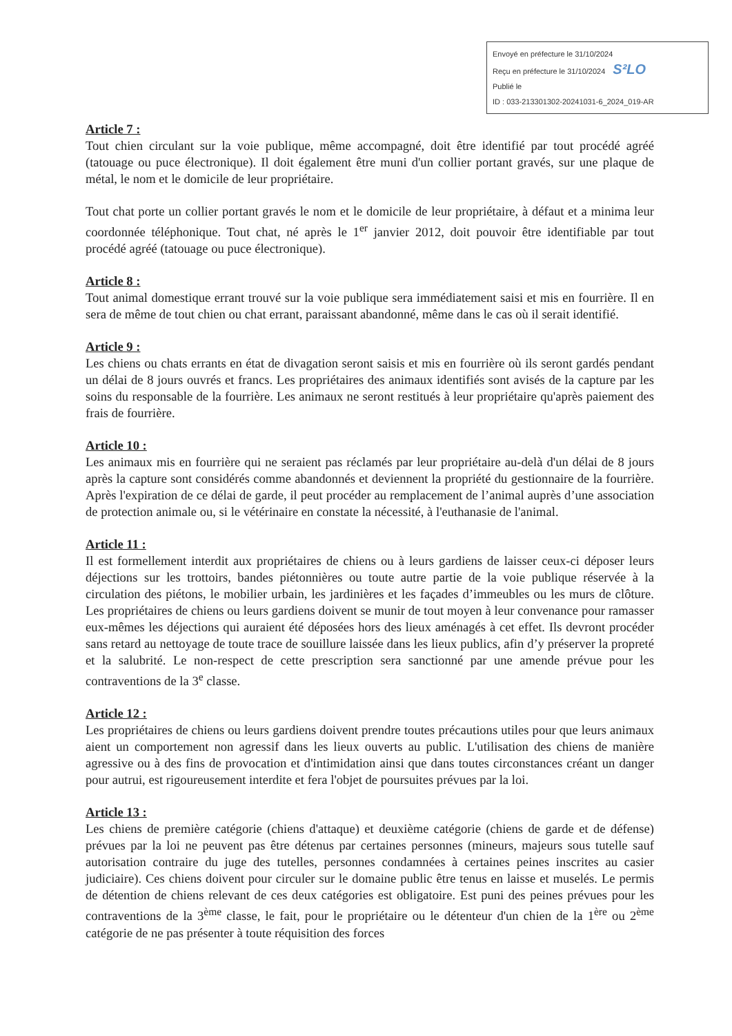Envoyé en préfecture le 31/10/2024
Reçu en préfecture le 31/10/2024 S²LO
Publié le
ID : 033-213301302-20241031-6_2024_019-AR
Article 7 :
Tout chien circulant sur la voie publique, même accompagné, doit être identifié par tout procédé agréé (tatouage ou puce électronique). Il doit également être muni d'un collier portant gravés, sur une plaque de métal, le nom et le domicile de leur propriétaire.
Tout chat porte un collier portant gravés le nom et le domicile de leur propriétaire, à défaut et a minima leur coordonnée téléphonique. Tout chat, né après le 1<sup>er</sup> janvier 2012, doit pouvoir être identifiable par tout procédé agréé (tatouage ou puce électronique).
Article 8 :
Tout animal domestique errant trouvé sur la voie publique sera immédiatement saisi et mis en fourrière. Il en sera de même de tout chien ou chat errant, paraissant abandonné, même dans le cas où il serait identifié.
Article 9 :
Les chiens ou chats errants en état de divagation seront saisis et mis en fourrière où ils seront gardés pendant un délai de 8 jours ouvrés et francs. Les propriétaires des animaux identifiés sont avisés de la capture par les soins du responsable de la fourrière. Les animaux ne seront restitués à leur propriétaire qu'après paiement des frais de fourrière.
Article 10 :
Les animaux mis en fourrière qui ne seraient pas réclamés par leur propriétaire au-delà d'un délai de 8 jours après la capture sont considérés comme abandonnés et deviennent la propriété du gestionnaire de la fourrière. Après l'expiration de ce délai de garde, il peut procéder au remplacement de l’animal auprès d’une association de protection animale ou, si le vétérinaire en constate la nécessité, à l'euthanasie de l'animal.
Article 11 :
Il est formellement interdit aux propriétaires de chiens ou à leurs gardiens de laisser ceux-ci déposer leurs déjections sur les trottoirs, bandes piétonnières ou toute autre partie de la voie publique réservée à la circulation des piétons, le mobilier urbain, les jardinières et les façades d’immeubles ou les murs de clôture. Les propriétaires de chiens ou leurs gardiens doivent se munir de tout moyen à leur convenance pour ramasser eux-mêmes les déjections qui auraient été déposées hors des lieux aménagés à cet effet. Ils devront procéder sans retard au nettoyage de toute trace de souillure laissée dans les lieux publics, afin d’y préserver la propreté et la salubrité. Le non-respect de cette prescription sera sanctionné par une amende prévue pour les contraventions de la 3<sup>e</sup> classe.
Article 12 :
Les propriétaires de chiens ou leurs gardiens doivent prendre toutes précautions utiles pour que leurs animaux aient un comportement non agressif dans les lieux ouverts au public. L'utilisation des chiens de manière agressive ou à des fins de provocation et d'intimidation ainsi que dans toutes circonstances créant un danger pour autrui, est rigoureusement interdite et fera l'objet de poursuites prévues par la loi.
Article 13 :
Les chiens de première catégorie (chiens d'attaque) et deuxième catégorie (chiens de garde et de défense) prévues par la loi ne peuvent pas être détenus par certaines personnes (mineurs, majeurs sous tutelle sauf autorisation contraire du juge des tutelles, personnes condamnées à certaines peines inscrites au casier judiciaire). Ces chiens doivent pour circuler sur le domaine public être tenus en laisse et muselés. Le permis de détention de chiens relevant de ces deux catégories est obligatoire. Est puni des peines prévues pour les contraventions de la 3<sup>ème</sup> classe, le fait, pour le propriétaire ou le détenteur d'un chien de la 1<sup>ère</sup> ou 2<sup>ème</sup> catégorie de ne pas présenter à toute réquisition des forces